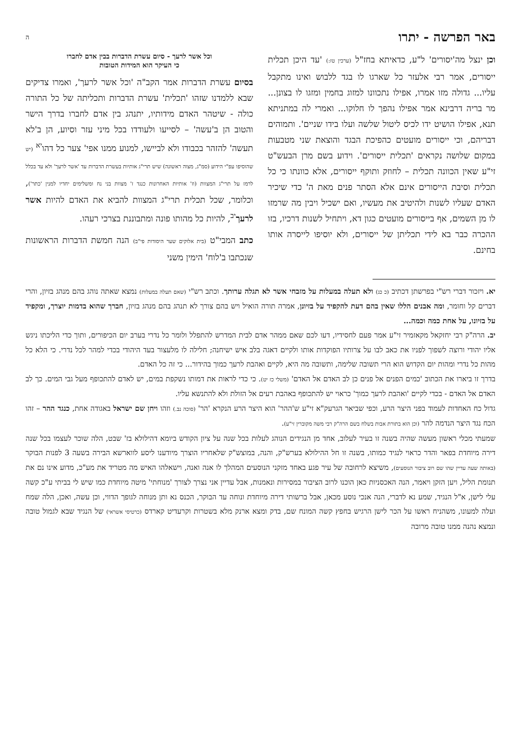באר הפרשה - יתרו ה
וכן ינצל מה'יסורים' ל"ע, כדאיתא בחז"ל (ערכין טז:) 'עד היכן תכלית ייסורים, אמר רבי אלעזר כל שארגו לו בגד ללבוש ואינו מתקבל עליו... גדולה מזו אמרו, אפילו נתכוונו למזוג בחמין ומזגו לו בצונן... מר בריה דרבינא אמר אפילו נהפך לו חלוקו... ואמרי לה במתניתא תנא, אפילו הושיט ידו לכיס ליטול שלשה ועלו בידו שניים'. ותמוהים דבריהם, וכי ייסורים מועטים כהפיכת הבגד והוצאת שני מטבעות במקום שלושה נקראים 'תכלית ייסורים'. וידוע בשם מרן הבעש"ט זי"ע שאין הכוונה תכלית – לחוזק ותוקף ייסורים, אלא כוונתו כי כל תכלית וסיבת הייסורים אינם אלא הסתר פנים מאת ה' כדי שיכיר האדם שעליו לשנות ולהיטיב את מעשיו, ואם ישכיל ויבין מה שרמזו לו מן השמים, אף בייסורים מועטים כגון דא, ויתחיל לשנות דרכיו, בזו ההכרה כבר בא לידי תכליתן של ייסורים, ולא יוסיפו לייסרה אותו בחינם.
וכל אשר לרעך - סיום עשרת הדברות בבין אדם לחברו
כי העיקר הוא המידות הטובות
בסיום עשרת הדברות אמר הקב"ה 'וכל אשר לרעך', ואמרו צדיקים שבא ללמדנו שזהו 'תכלית' עשרת הדברות ותכליתה של כל התורה כולה - שיטהר האדם מידותיו, יתנהג בין אדם לחברו בדרך הישר והטוב הן ב'עשה' – לסייעו ולעודדו בכל מיני עזר וסיוע, הן ב'לא תעשה' להזהר בכבודו ולא לביישו, למנוע ממנו אפי' צער כל דהו<sup>יא</sup> (יש שהוסיפו עפ"י הידוע (סמ"ג, מצוה ראשונה) שיש תרי"ג אותיות בעשרת הדברות עד 'אשר לרעך' ולא עד בכלל לרמז על תרי"ג המצוות (וז' אותיות האחרונות כנגד ז' מצוות בני נח ומשלימים יחדיו למנין 'כתר'), וכלומר, שכל תכלית תרי"ג המצוות להביא את האדם להיות אשר לרעך<sup>יב</sup>, להיות כל מהותו פונה ומתבוננת בצרכי רעהו.
כתב המבי"ט (בית אלוקים שער היסודות פי"ב) הנה חמשת הדברות הראשונות שנכתבו ב'לוח' הימין משני
יא. ויזכור דברי רש"י בפרשתן דכתיב (כ כג) ולא תעלה במעלות על מזבחי אשר לא תגלה ערותך. וכתב רש"י (שאם תעלה במעלות) נמצא שאתה נוהג בהם מנהג בזיון, והרי דברים קל וחומר, ומה אבנים הללו שאין בהם דעת להקפיד על בזיונן, אמרה תורה הואיל ויש בהם צורך לא תנהג בהם מנהג בזיון, חברך שהוא בדמות יוצרך, ומקפיד על בזיונו, על אחת כמה וכמה...
יב. הרה"ק רבי יחזקאל מקאזמיר זי"ע אמר פעם לחסידיו, דעו לכם שאם ממהר אדם לבית המדרש להתפלל ולומר כל נדרי בערב יום הכיפורים, ותוך כדי הליכתו ניגש אליו יהודי ורוצה לשפוך לפניו את כאב לבו על צרותיו הפוקדות אותו ולקיים דאגה בלב איש ישיחנה; חלילה לו מלעצור בעד היהודי בכדי למהר לכל נדרי. כי הלא כל מהות כל נדרי ומהות יום הקדוש הוא הרי תשובה שלימה, ותשובה מה היא, לקיים ואהבת לרעך כמוך בהידור... כי זה כל האדם.
בדרך זו ביארו את הכתוב 'כמים הפנים אל פנים כן לב האדם אל האדם' (משלי כז יט). כי כדי לראות את דמותו נשקפת במים, יש לאדם להתכופף מעל גבי המים. כך לב האדם אל האדם - בכדי לקיים 'ואהבת לרעך כמוך' כראוי יש להתכופף באהבת רעים אל הזולת ולא להתנשא עליו.
גדול כח האחדות לעמוד בפני היצר הרע, וכפי שביאר הגרעק"א זי"ע ש'ההר' הוא היצר הרע הנקרא 'הר' (סוכה נב.) וזהו ויחן שם ישראל באגודה אחת, כנגד ההר – זהו הכח נגד היצר הנדמה להר (וכן הוא בתורת אבות בשלח בשם הרה"ק רבי משה מקוברין זי"ע).
שמעתי מכלי ראשון מעשה שהיה בשנה זו בעיר לעלוב, אחד מן הנגידים הנוהג לעלות בכל שנה על ציון הקודש ביומא דהילולא בז' שבט, הלה שוכר לעצמו בכל שנה דירה מיוחדת בפאר והדר כראוי לנגיד כמותו, בשנה זו חל ההילולא בערש"ק, והנה, במוצש"ק שלאחריו הוצרך מיודענו ליסע לווארשא הבירה בשעה 3 לפנות הבוקר (באותה שעה עדיין שהו שם רוב ציבור הנוסעים), משיצא לרחובה של עיר פגע באחד מזקני הנוסעים המהלך לו אנה ואנה, וישאלהו האיש מה מטריד את מע"כ, מדוע אינו נם את תנומת הליל, ויען הזקן ויאמר, הנה האכסניות כאן הוכנו לרוב הציבור במסירות ונאמנות, אבל עדיין אני נצרך לצורך 'מנוחתי' מיטה מיוחדת כמו שיש לי בביתי ע"כ קשה עלי לישן, א"ל הנגיד, שמע נא לדברי, הנה אנכי נוסע מכאן, אבל ברשותי דירה מיוחדת ונוחה עד הבוקר, הכנס נא ותן מנוחה לגופך הדווי, וכן עשה, ואכן, הלה שמח ועלה למעונו, משהניח ראשו על הכר לישן הרגיש בחפץ קשה המונח שם, בדק ומצא ארנק מלא בשטרות וקרעדיט קארדס (כרטיסי אשראי) של הנגיד שבא לגמול טובה ונמצא נהנה ממנו טובה מרובה